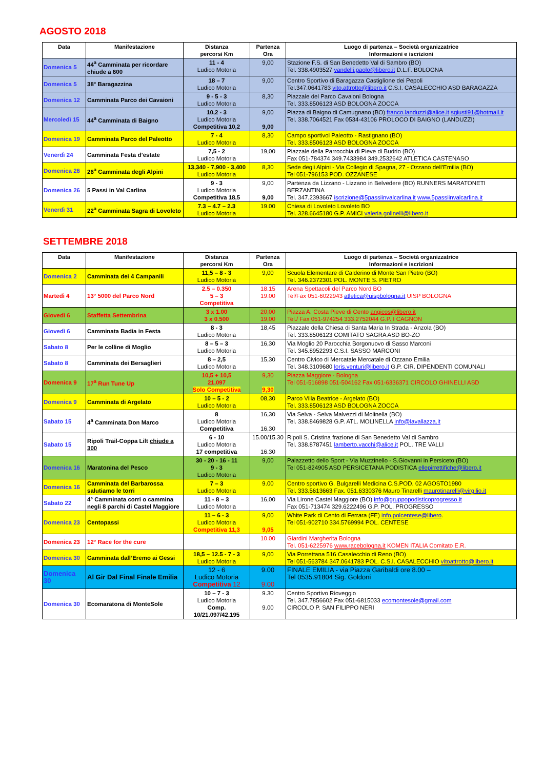AGOSTO 2018
| Data | Manifestazione | Distanza percorsi Km | Partenza Ora | Luogo di partenza – Società organizzatrice Informazioni e iscrizioni |
| --- | --- | --- | --- | --- |
| Domenica 5 | 44<sup>a</sup> Camminata per ricordare chiude a 600 | 11 - 4 Ludico Motoria | 9,00 | Stazione F.S. di San Benedetto Val di Sambro (BO) Tel. 338.4903527 vandelli.paolo@libero.it D.L.F. BOLOGNA |
| Domenica 5 | 38° Baragazzina | 18 – 7 Ludico Motoria | 9,00 | Centro Sportivo di Baragazza Castiglione dei Pepoli Tel.347.0641783 vito.attrotto@libero.it C.S.I. CASALECCHIO ASD BARAGAZZA |
| Domenica 12 | Camminata Parco dei Cavaioni | 9 - 5 - 3 Ludico Motoria | 8,30 | Piazzale del Parco Cavaioni Bologna Tel. 333.8506123 ASD BOLOGNA ZOCCA |
| Mercoledì 15 | 44<sup>a</sup> Camminata di Baigno | 10,2 - 3 Ludico Motoria Competitiva 10,2 | 9,00 9,00 | Piazza di Baigno di Camugnano (BO) franco.landuzzi@alice.it sgiusti91@hotmail.it Tel. 338.7064521 Fax 0534-43106 PROLOCO DI BAIGNO (LANDUZZI) |
| Domenica 19 | Camminata Parco del Paleotto | 7 - 4 Ludico Motoria | 8,30 | Campo sportivol Paleotto - Rastignano (BO) Tel. 333.8506123 ASD BOLOGNA ZOCCA |
| Venerdì 24 | Camminata Festa d’estate | 7,5 - 2 Ludico Motoria | 19,00 | Piazzale della Parrocchia di Pieve di Budrio (BO) Fax 051-784374 349.7433984 349.2532642 ATLETICA CASTENASO |
| Domenica 26 | 26<sup>a</sup> Camminata degli Alpini | 13,340 - 7,900 - 3,400 Ludico Motoria | 8,30 | Sede degli Alpini - Via Collegio di Spagna, 27 - Ozzano dell’Emilia (BO) Tel 051-796153 POD. OZZANESE |
| Domenica 26 | 5 Passi in Val Carlina | 9 - 3 Ludico Motoria Competitiva 18,5 | 9,00 9,00 | Partenza da Lizzano - Lizzano in Belvedere (BO) RUNNERS MARATONETI BERZANTINA Tel. 347.2393667 iscrizione@5passiinvalcarlina.it www.5passiinvalcarlina.it |
| Venerdì 31 | 22<sup>a</sup> Camminata Sagra di Lovoleto | 7.3 – 4.7 – 2.3 Ludico Motoria | 19.00 | Chiesa di Lovoleto Lovoleto BO Tel. 328.6645180 G.P. AMICI valeria.golinelli@libero.it |
SETTEMBRE 2018
| Data | Manifestazione | Distanza percorsi Km | Partenza Ora | Luogo di partenza – Società organizzatrice Informazioni e iscrizioni |
| --- | --- | --- | --- | --- |
| Domenica 2 | Camminata dei 4 Campanili | 11,5 – 8 - 3 Ludico Motoria | 9,00 | Scuola Elementare di Calderino di Monte San Pietro (BO) Tel. 346.2372301 POL. MONTE S. PIETRO |
| Martedì 4 | 13° 5000 del Parco Nord | 2.5 – 0.350 5 – 3 Competitiva | 18.15 19.00 | Arena Spettacoli del Parco Nord BO Tel/Fax 051-6022943 atletica@uispbologna.it UISP BOLOGNA |
| Giovedì 6 | Staffetta Settembrina | 3 x 1.00 3 x 0.500 | 20,00 19,00 | Piazza A. Costa Pieve di Cento angicos@libero.it Tel./ Fax 051-974254 333.2752044 G.P. I CAGNON |
| Giovedì 6 | Camminata Badia in Festa | 8 - 3 Ludico Motoria | 18,45 | Piazzale della Chiesa di Santa Maria In Strada - Anzola (BO) Tel. 333.8506123 COMITATO SAGRA ASD BO-ZO |
| Sabato 8 | Per le colline di Moglio | 8 – 5 – 3 Ludico Motoria | 16,30 | Via Moglio 20 Parocchia Borgonuovo di Sasso Marconi Tel. 345.8952293 C.S.I. SASSO MARCONI |
| Sabato 8 | Camminata dei Bersaglieri | 8 – 2,5 Ludico Motoria | 15,30 | Centro Civico di Mercatale Mercatale di Ozzano Emilia Tel. 348.3109680 loris.venturi@libero.it G.P. CIR. DIPENDENTI COMUNALI |
| Domenica 9 | 17<sup>a</sup> Run Tune Up | 10,5 + 10,5 21,097 Solo Competitiva | 9,30 9,30 | Piazza Maggiore - Bologna Tel 051-516898 051-504162 Fax 051-6336371 CIRCOLO GHINELLI ASD |
| Domenica 9 | Camminata di Argelato | 10 – 5 - 2 Ludico Motoria | 08,30 | Parco Villa Beatrice - Argelato (BO) Tel. 333.8506123 ASD BOLOGNA ZOCCA |
| Sabato 15 | 4<sup>a</sup> Camminata Don Marco | 8 Ludico Motoria Competitiva | 16,30 16,30 | Via Selva - Selva Malvezzi di Molinella (BO) Tel. 338.8469828 G.P. ATL. MOLINELLA info@lavallazza.it |
| Sabato 15 | Ripoli Trail-Coppa Lilt chiude a 300 | 6 - 10 Ludico Motoria 17 competitiva | 15.00/15.30 16.30 | Ripoli S. Cristina frazione di San Benedetto Val di Sambro Tel. 338.8787451 lamberto.vacchi@alice.it POL. TRE VALLI |
| Domenica 16 | Maratonina del Pesco | 30 - 20 - 16 - 11 9 - 3 Ludico Motoria | 9,00 | Palazzetto dello Sport - Via Muzzinello - S.Giovanni in Persiceto (BO) Tel 051-824905 ASD PERSICETANA PODISTICA ellepirrettifiche@libero.it |
| Domenica 16 | Camminata del Barbarossa salutiamo le torri | 7 – 3 Ludico Motoria | 9.00 | Centro sportivo G. Bulgarelli Medicina C.S.POD. 02 AGOSTO1980 Tel. 333.5613663 Fax. 051.6330376 Mauro Tinarelli maurotinarelli@virgilio.it |
| Sabato 22 | 4° Camminata corri o cammina negli 8 parchi di Castel Maggiore | 11 - 8 – 3 Ludico Motoria | 16,00 | Via Lirone Castel Maggiore (BO) info@gruppopodisticoprogresso.it Fax 051-713474 329.6222496 G.P. POL. PROGRESSO |
| Domenica 23 | Centopassi | 11 – 6 - 3 Ludico Motoria Competitiva 11,3 | 9,00 9,05 | White Park di Cento di Ferrara (FE) info.polcentese@libero . Tel 051-902710 334.5769994 POL. CENTESE |
| Domenica 23 | 12° Race for the cure | | 10.00 | Giardini Margherita Bologna Tel. 051-6225976 www.racebologna.it KOMEN ITALIA Comitato E.R. |
| Domenica 30 | Camminata dall’Eremo ai Gessi | 18,5 – 12.5 - 7 - 3 Ludico Motoria | 9,00 | Via Porrettana 516 Casalecchio di Reno (BO) Tel 051-563784 347.0641783 POL. C.S.I. CASALECCHIO vitoattrotto@libero.it |
| Domenica 30 | Al Gir Dal Final Finale Emilia | 12 - 6 Ludico Motoria Competitiva 12 | 9.00 9.00 | FINALE EMILIA - via Piazza Garibaldi ore 8.00 – Tel 0535.91804 Sig. Goldoni |
| Domenica 30 | Ecomaratona di MonteSole | 10 – 7 - 3 Ludico Motoria Comp. 10/21.097/42.195 | 9.30 9.00 | Centro Sportivo Rioveggio Tel. 347.7856602 Fax 051-6815033 ecomontesole@gmail.com CIRCOLO P. SAN FILIPPO NERI |